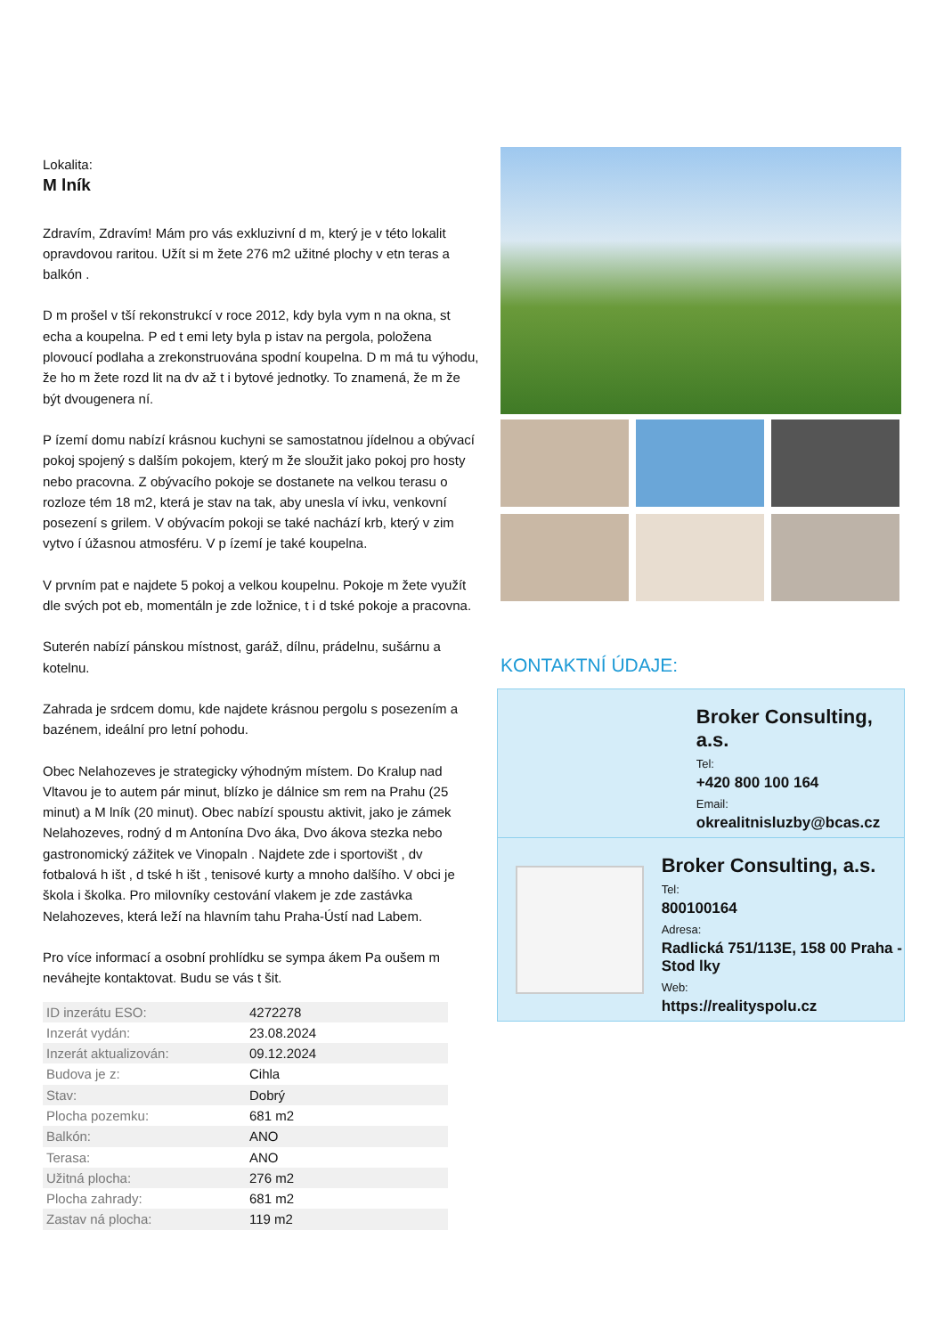Lokalita:
M lník
Zdravím, Zdravím! Mám pro vás exkluzivní d m, který je v této lokalit opravdovou raritou. Užít si m žete 276 m2 užitné plochy v etn teras a balkón .
D m prošel v tší rekonstrukcí v roce 2012, kdy byla vym n na okna, st echa a koupelna. P ed t emi lety byla p istav na pergola, položena plovoucí podlaha a zrekonstruována spodní koupelna. D m má tu výhodu, že ho m žete rozd lit na dv až t i bytové jednotky. To znamená, že m že být dvougenera ní.
P ízemí domu nabízí krásnou kuchyni se samostatnou jídelnou a obývací pokoj spojený s dalším pokojem, který m že sloužit jako pokoj pro hosty nebo pracovna. Z obývacího pokoje se dostanete na velkou terasu o rozloze tém 18 m2, která je stav na tak, aby unesla ví ivku, venkovní posezení s grilem. V obývacím pokoji se také nachází krb, který v zim vytvo í úžasnou atmosféru. V p ízemí je také koupelna.
V prvním pat e najdete 5 pokoj a velkou koupelnu. Pokoje m žete využít dle svých pot eb, momentáln je zde ložnice, t i d tské pokoje a pracovna.
Suterén nabízí pánskou místnost, garáž, dílnu, prádelnu, sušárnu a kotelnu.
Zahrada je srdcem domu, kde najdete krásnou pergolu s posezením a bazénem, ideální pro letní pohodu.
Obec Nelahozeves je strategicky výhodným místem. Do Kralup nad Vltavou je to autem pár minut, blízko je dálnice sm rem na Prahu (25 minut) a M lník (20 minut). Obec nabízí spoustu aktivit, jako je zámek Nelahozeves, rodný d m Antonína Dvo áka, Dvo ákova stezka nebo gastronomický zážitek ve Vinopaln . Najdete zde i sportovišt , dv fotbalová h išt , d tské h išt , tenisové kurty a mnoho dalšího. V obci je škola i školka. Pro milovníky cestování vlakem je zde zastávka Nelahozeves, která leží na hlavním tahu Praha-Ústí nad Labem.
Pro více informací a osobní prohlídku se sympa ákem Pa oušem m neváhejte kontaktovat. Budu se vás t šit.
| ID inzerátu ESO: | 4272278 |
| Inzerát vydán: | 23.08.2024 |
| Inzerát aktualizován: | 09.12.2024 |
| Budova je z: | Cihla |
| Stav: | Dobrý |
| Plocha pozemku: | 681 m2 |
| Balkón: | ANO |
| Terasa: | ANO |
| Užitná plocha: | 276 m2 |
| Plocha zahrady: | 681 m2 |
| Zastav ná plocha: | 119 m2 |
KONTAKTNÍ ÚDAJE:
Broker Consulting, a.s.
Tel:
+420 800 100 164
Email:
okrealitnisluzby@bcas.cz
Broker Consulting, a.s.
Tel:
800100164
Adresa:
Radlická 751/113E, 158 00 Praha - Stod lky
Web:
https://realityspolu.cz